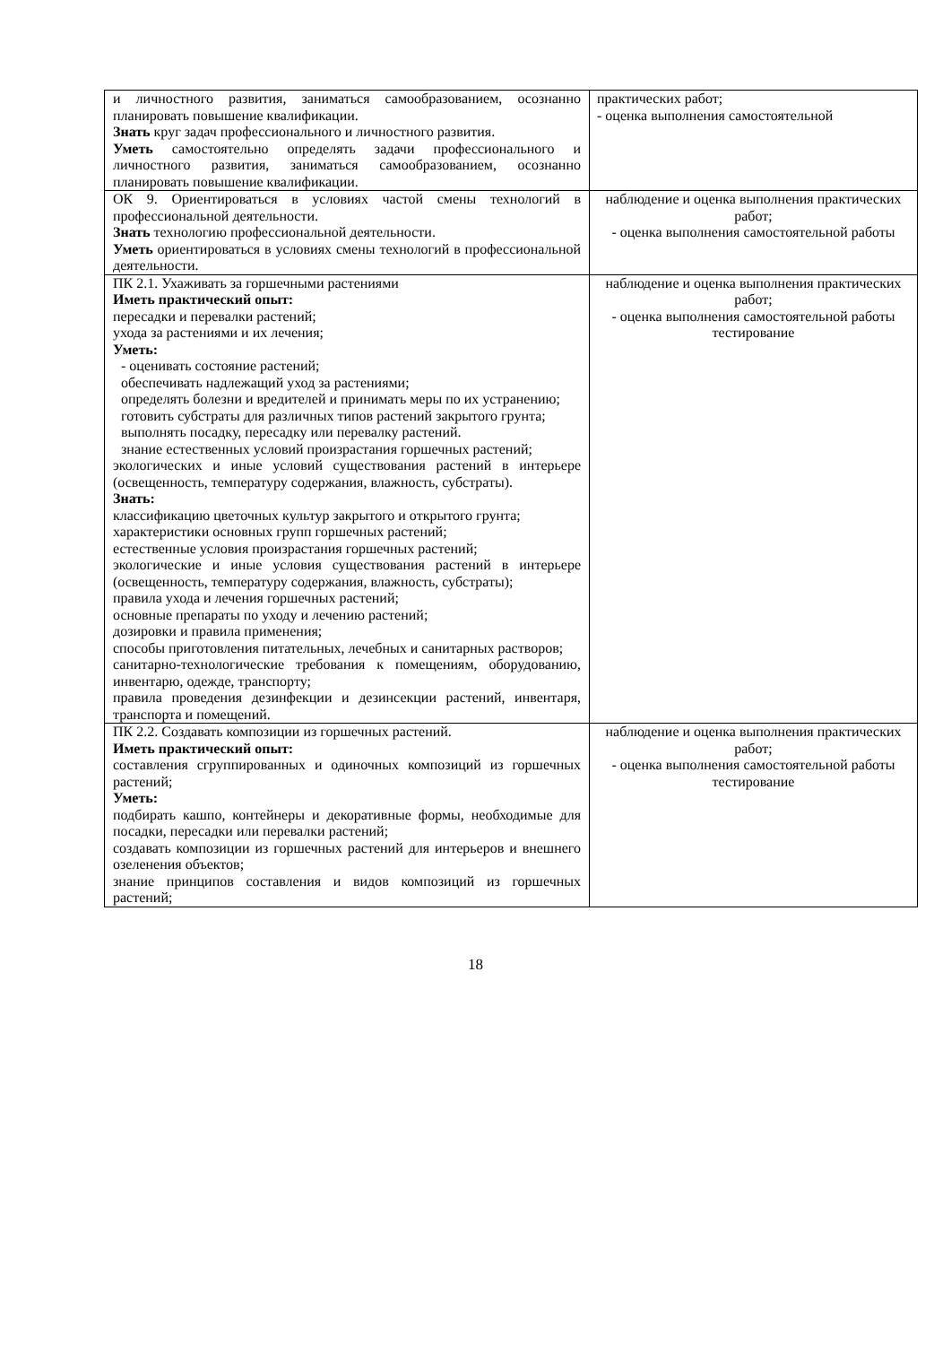| и личностного развития, заниматься самообразованием, осознанно планировать повышение квалификации. Знать круг задач профессионального и личностного развития. Уметь самостоятельно определять задачи профессионального и личностного развития, заниматься самообразованием, осознанно планировать повышение квалификации. | практических работ; - оценка выполнения самостоятельной |
| ОК 9. Ориентироваться в условиях частой смены технологий в профессиональной деятельности. Знать технологию профессиональной деятельности. Уметь ориентироваться в условиях смены технологий в профессиональной деятельности. | наблюдение и оценка выполнения практических работ; - оценка выполнения самостоятельной работы |
| ПК 2.1. Ухаживать за горшечными растениями Иметь практический опыт: пересадки и перевалки растений; ухода за растениями и их лечения; Уметь: - оценивать состояние растений; обеспечивать надлежащий уход за растениями; определять болезни и вредителей и принимать меры по их устранению; готовить субстраты для различных типов растений закрытого грунта; выполнять посадку, пересадку или перевалку растений. знание естественных условий произрастания горшечных растений; экологических и иные условий существования растений в интерьере (освещенность, температуру содержания, влажность, субстраты). Знать: классификацию цветочных культур закрытого и открытого грунта; характеристики основных групп горшечных растений; естественные условия произрастания горшечных растений; экологические и иные условия существования растений в интерьере (освещенность, температуру содержания, влажность, субстраты); правила ухода и лечения горшечных растений; основные препараты по уходу и лечению растений; дозировки и правила применения; способы приготовления питательных, лечебных и санитарных растворов; санитарно-технологические требования к помещениям, оборудованию, инвентарю, одежде, транспорту; правила проведения дезинфекции и дезинсекции растений, инвентаря, транспорта и помещений. | наблюдение и оценка выполнения практических работ; - оценка выполнения самостоятельной работы тестирование |
| ПК 2.2. Создавать композиции из горшечных растений. Иметь практический опыт: составления сгруппированных и одиночных композиций из горшечных растений; Уметь: подбирать кашпо, контейнеры и декоративные формы, необходимые для посадки, пересадки или перевалки растений; создавать композиции из горшечных растений для интерьеров и внешнего озеленения объектов; знание принципов составления и видов композиций из горшечных растений; | наблюдение и оценка выполнения практических работ; - оценка выполнения самостоятельной работы тестирование |
18